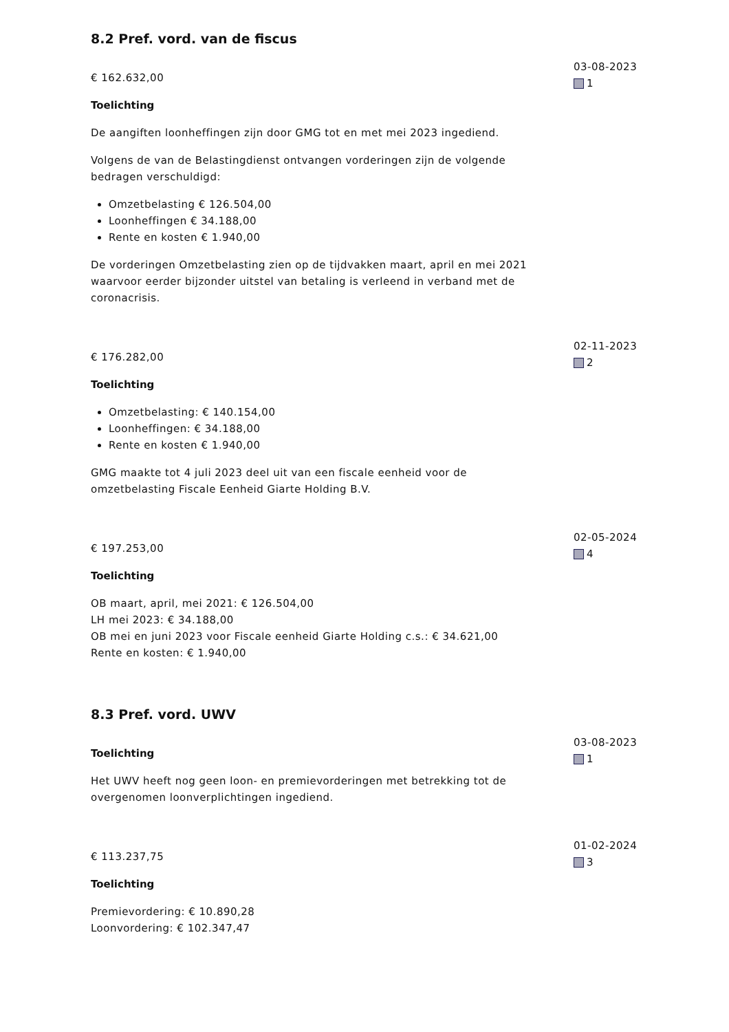8.2 Pref. vord. van de fiscus
€ 162.632,00
Toelichting
De aangiften loonheffingen zijn door GMG tot en met mei 2023 ingediend.
Volgens de van de Belastingdienst ontvangen vorderingen zijn de volgende bedragen verschuldigd:
Omzetbelasting € 126.504,00
Loonheffingen € 34.188,00
Rente en kosten € 1.940,00
De vorderingen Omzetbelasting zien op de tijdvakken maart, april en mei 2021 waarvoor eerder bijzonder uitstel van betaling is verleend in verband met de coronacrisis.
03-08-2023
1
€ 176.282,00
Toelichting
Omzetbelasting: € 140.154,00
Loonheffingen: € 34.188,00
Rente en kosten € 1.940,00
GMG maakte tot 4 juli 2023 deel uit van een fiscale eenheid voor de omzetbelasting Fiscale Eenheid Giarte Holding B.V.
02-11-2023
2
€ 197.253,00
Toelichting
OB maart, april, mei 2021: € 126.504,00
LH mei 2023: € 34.188,00
OB mei en juni 2023 voor Fiscale eenheid Giarte Holding c.s.: € 34.621,00
Rente en kosten: € 1.940,00
02-05-2024
4
8.3 Pref. vord. UWV
Toelichting
Het UWV heeft nog geen loon- en premievorderingen met betrekking tot de overgenomen loonverplichtingen ingediend.
03-08-2023
1
€ 113.237,75
Toelichting
Premievordering: € 10.890,28
Loonvordering: € 102.347,47
01-02-2024
3